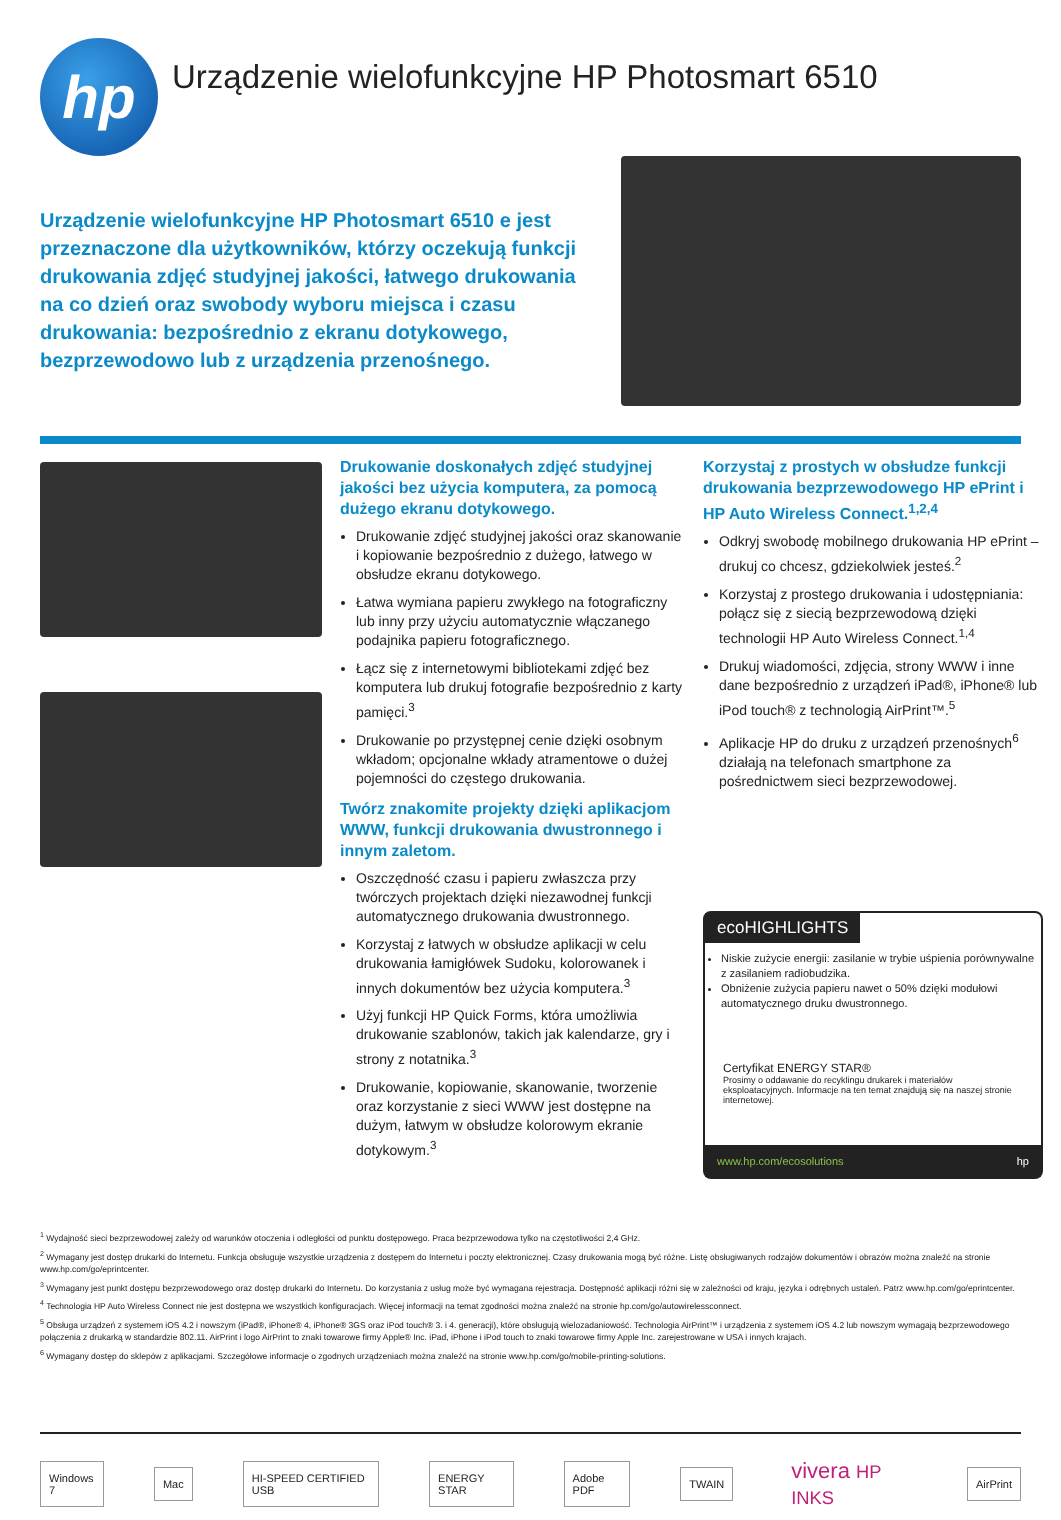hp
Urządzenie wielofunkcyjne HP Photosmart 6510
Urządzenie wielofunkcyjne HP Photosmart 6510 e jest przeznaczone dla użytkowników, którzy oczekują funkcji drukowania zdjęć studyjnej jakości, łatwego drukowania na co dzień oraz swobody wyboru miejsca i czasu drukowania: bezpośrednio z ekranu dotykowego, bezprzewodowo lub z urządzenia przenośnego.
Drukowanie doskonałych zdjęć studyjnej jakości bez użycia komputera, za pomocą dużego ekranu dotykowego.
Drukowanie zdjęć studyjnej jakości oraz skanowanie i kopiowanie bezpośrednio z dużego, łatwego w obsłudze ekranu dotykowego.
Łatwa wymiana papieru zwykłego na fotograficzny lub inny przy użyciu automatycznie włączanego podajnika papieru fotograficznego.
Łącz się z internetowymi bibliotekami zdjęć bez komputera lub drukuj fotografie bezpośrednio z karty pamięci.<sup>3</sup>
Drukowanie po przystępnej cenie dzięki osobnym wkładom; opcjonalne wkłady atramentowe o dużej pojemności do częstego drukowania.
Twórz znakomite projekty dzięki aplikacjom WWW, funkcji drukowania dwustronnego i innym zaletom.
Oszczędność czasu i papieru zwłaszcza przy twórczych projektach dzięki niezawodnej funkcji automatycznego drukowania dwustronnego.
Korzystaj z łatwych w obsłudze aplikacji w celu drukowania łamigłówek Sudoku, kolorowanek i innych dokumentów bez użycia komputera.<sup>3</sup>
Użyj funkcji HP Quick Forms, która umożliwia drukowanie szablonów, takich jak kalendarze, gry i strony z notatnika.<sup>3</sup>
Drukowanie, kopiowanie, skanowanie, tworzenie oraz korzystanie z sieci WWW jest dostępne na dużym, łatwym w obsłudze kolorowym ekranie dotykowym.<sup>3</sup>
Korzystaj z prostych w obsłudze funkcji drukowania bezprzewodowego HP ePrint i HP Auto Wireless Connect.<sup>1,2,4</sup>
Odkryj swobodę mobilnego drukowania HP ePrint – drukuj co chcesz, gdziekolwiek jesteś.<sup>2</sup>
Korzystaj z prostego drukowania i udostępniania: połącz się z siecią bezprzewodową dzięki technologii HP Auto Wireless Connect.<sup>1,4</sup>
Drukuj wiadomości, zdjęcia, strony WWW i inne dane bezpośrednio z urządzeń iPad®, iPhone® lub iPod touch® z technologią AirPrint™.<sup>5</sup>
Aplikacje HP do druku z urządzeń przenośnych<sup>6</sup> działają na telefonach smartphone za pośrednictwem sieci bezprzewodowej.
ecoHIGHLIGHTS
Niskie zużycie energii: zasilanie w trybie uśpienia porównywalne z zasilaniem radiobudzika.
Obniżenie zużycia papieru nawet o 50% dzięki modułowi automatycznego druku dwustronnego.
Certyfikat ENERGY STAR®
Prosimy o oddawanie do recyklingu drukarek i materiałów eksploatacyjnych. Informacje na ten temat znajdują się na naszej stronie internetowej.
www.hp.com/ecosolutions hp
<sup>1</sup> Wydajność sieci bezprzewodowej zależy od warunków otoczenia i odległości od punktu dostępowego. Praca bezprzewodowa tylko na częstotliwości 2,4 GHz.
<sup>2</sup> Wymagany jest dostęp drukarki do Internetu. Funkcja obsługuje wszystkie urządzenia z dostępem do Internetu i poczty elektronicznej. Czasy drukowania mogą być różne. Listę obsługiwanych rodzajów dokumentów i obrazów można znaleźć na stronie www.hp.com/go/eprintcenter.
<sup>3</sup> Wymagany jest punkt dostępu bezprzewodowego oraz dostęp drukarki do Internetu. Do korzystania z usług może być wymagana rejestracja. Dostępność aplikacji różni się w zależności od kraju, języka i odrębnych ustaleń. Patrz www.hp.com/go/eprintcenter.
<sup>4</sup> Technologia HP Auto Wireless Connect nie jest dostępna we wszystkich konfiguracjach. Więcej informacji na temat zgodności można znaleźć na stronie hp.com/go/autowirelessconnect.
<sup>5</sup> Obsługa urządzeń z systemem iOS 4.2 i nowszym (iPad®, iPhone® 4, iPhone® 3GS oraz iPod touch® 3. i 4. generacji), które obsługują wielozadaniowość. Technologia AirPrint™ i urządzenia z systemem iOS 4.2 lub nowszym wymagają bezprzewodowego połączenia z drukarką w standardzie 802.11. AirPrint i logo AirPrint to znaki towarowe firmy Apple® Inc. iPad, iPhone i iPod touch to znaki towarowe firmy Apple Inc. zarejestrowane w USA i innych krajach.
<sup>6</sup> Wymagany dostęp do sklepów z aplikacjami. Szczegółowe informacje o zgodnych urządzeniach można znaleźć na stronie www.hp.com/go/mobile-printing-solutions.
Windows 7 Mac HI-SPEED CERTIFIED USB ENERGY STAR Adobe PDF TWAIN vivera HP INKS AirPrint